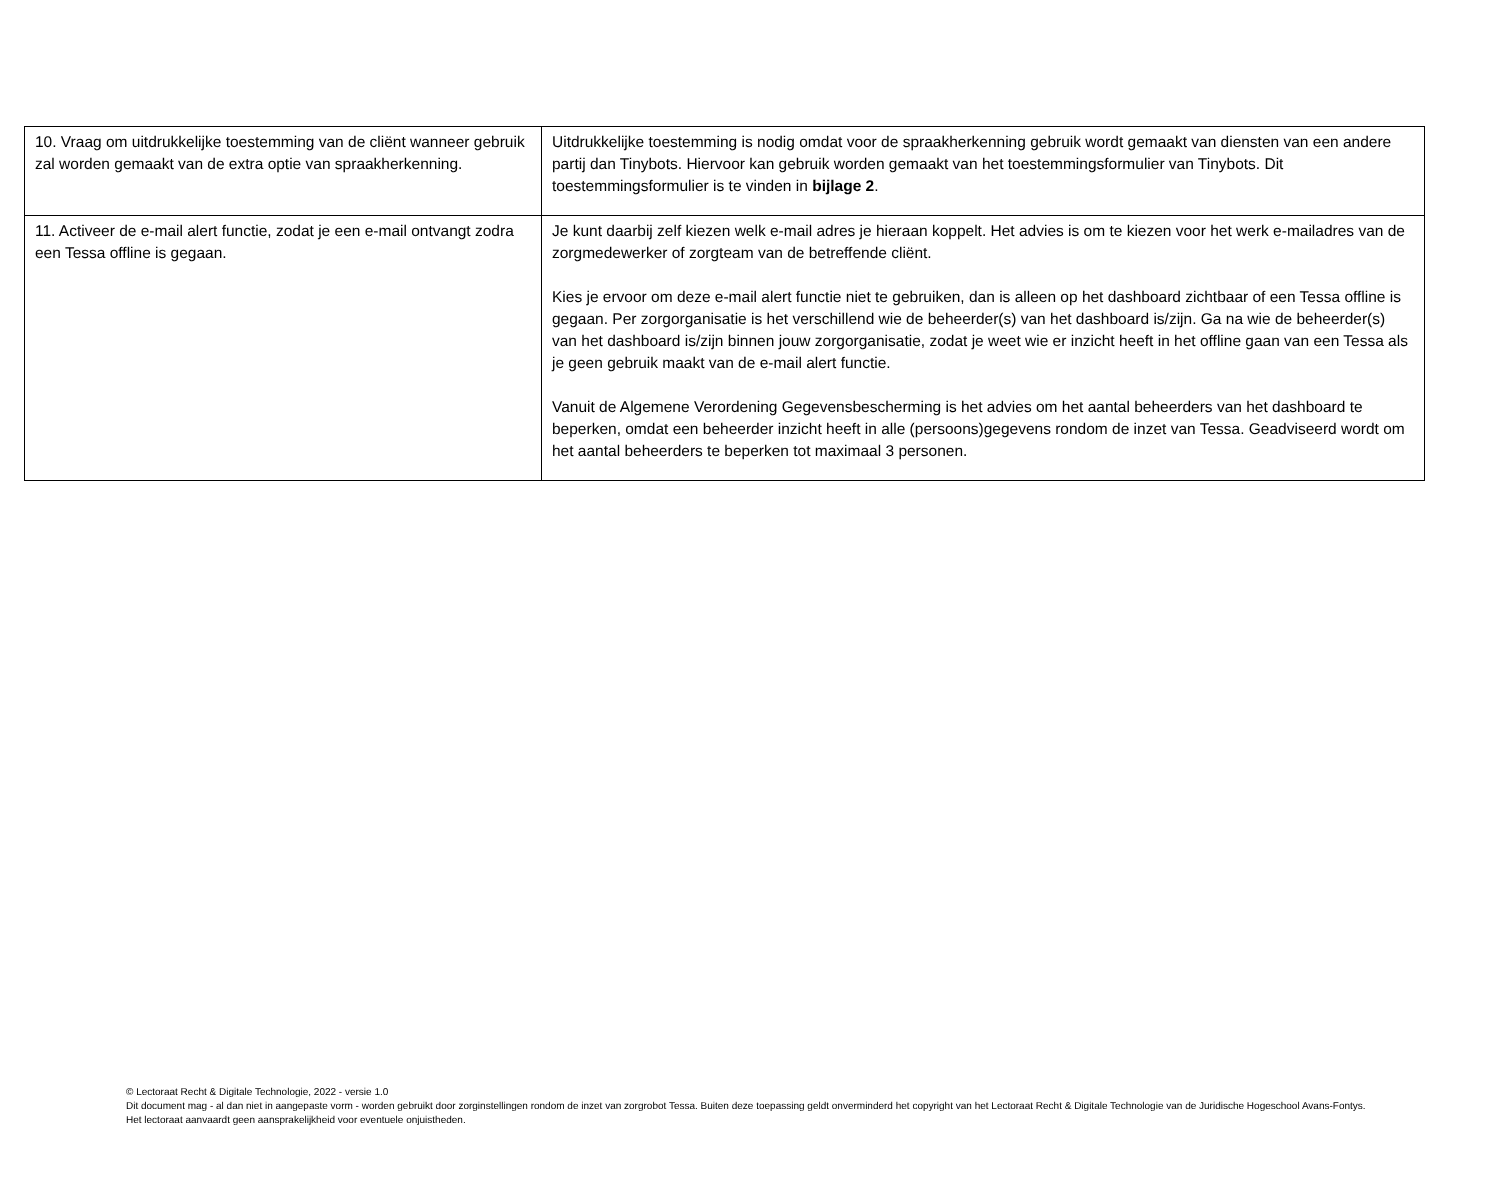| 10. Vraag om uitdrukkelijke toestemming van de cliënt wanneer gebruik zal worden gemaakt van de extra optie van spraakherkenning. | Uitdrukkelijke toestemming is nodig omdat voor de spraakherkenning gebruik wordt gemaakt van diensten van een andere partij dan Tinybots. Hiervoor kan gebruik worden gemaakt van het toestemmingsformulier van Tinybots. Dit toestemmingsformulier is te vinden in bijlage 2 . |
| 11. Activeer de e-mail alert functie, zodat je een e-mail ontvangt zodra een Tessa offline is gegaan. | Je kunt daarbij zelf kiezen welk e-mail adres je hieraan koppelt. Het advies is om te kiezen voor het werk e-mailadres van de zorgmedewerker of zorgteam van de betreffende cliënt. Kies je ervoor om deze e-mail alert functie niet te gebruiken, dan is alleen op het dashboard zichtbaar of een Tessa offline is gegaan. Per zorgorganisatie is het verschillend wie de beheerder(s) van het dashboard is/zijn. Ga na wie de beheerder(s) van het dashboard is/zijn binnen jouw zorgorganisatie, zodat je weet wie er inzicht heeft in het offline gaan van een Tessa als je geen gebruik maakt van de e-mail alert functie. Vanuit de Algemene Verordening Gegevensbescherming is het advies om het aantal beheerders van het dashboard te beperken, omdat een beheerder inzicht heeft in alle (persoons)gegevens rondom de inzet van Tessa. Geadviseerd wordt om het aantal beheerders te beperken tot maximaal 3 personen. |
© Lectoraat Recht & Digitale Technologie, 2022 - versie 1.0
Dit document mag - al dan niet in aangepaste vorm - worden gebruikt door zorginstellingen rondom de inzet van zorgrobot Tessa. Buiten deze toepassing geldt onverminderd het copyright van het Lectoraat Recht & Digitale Technologie van de Juridische Hogeschool Avans-Fontys. Het lectoraat aanvaardt geen aansprakelijkheid voor eventuele onjuistheden.